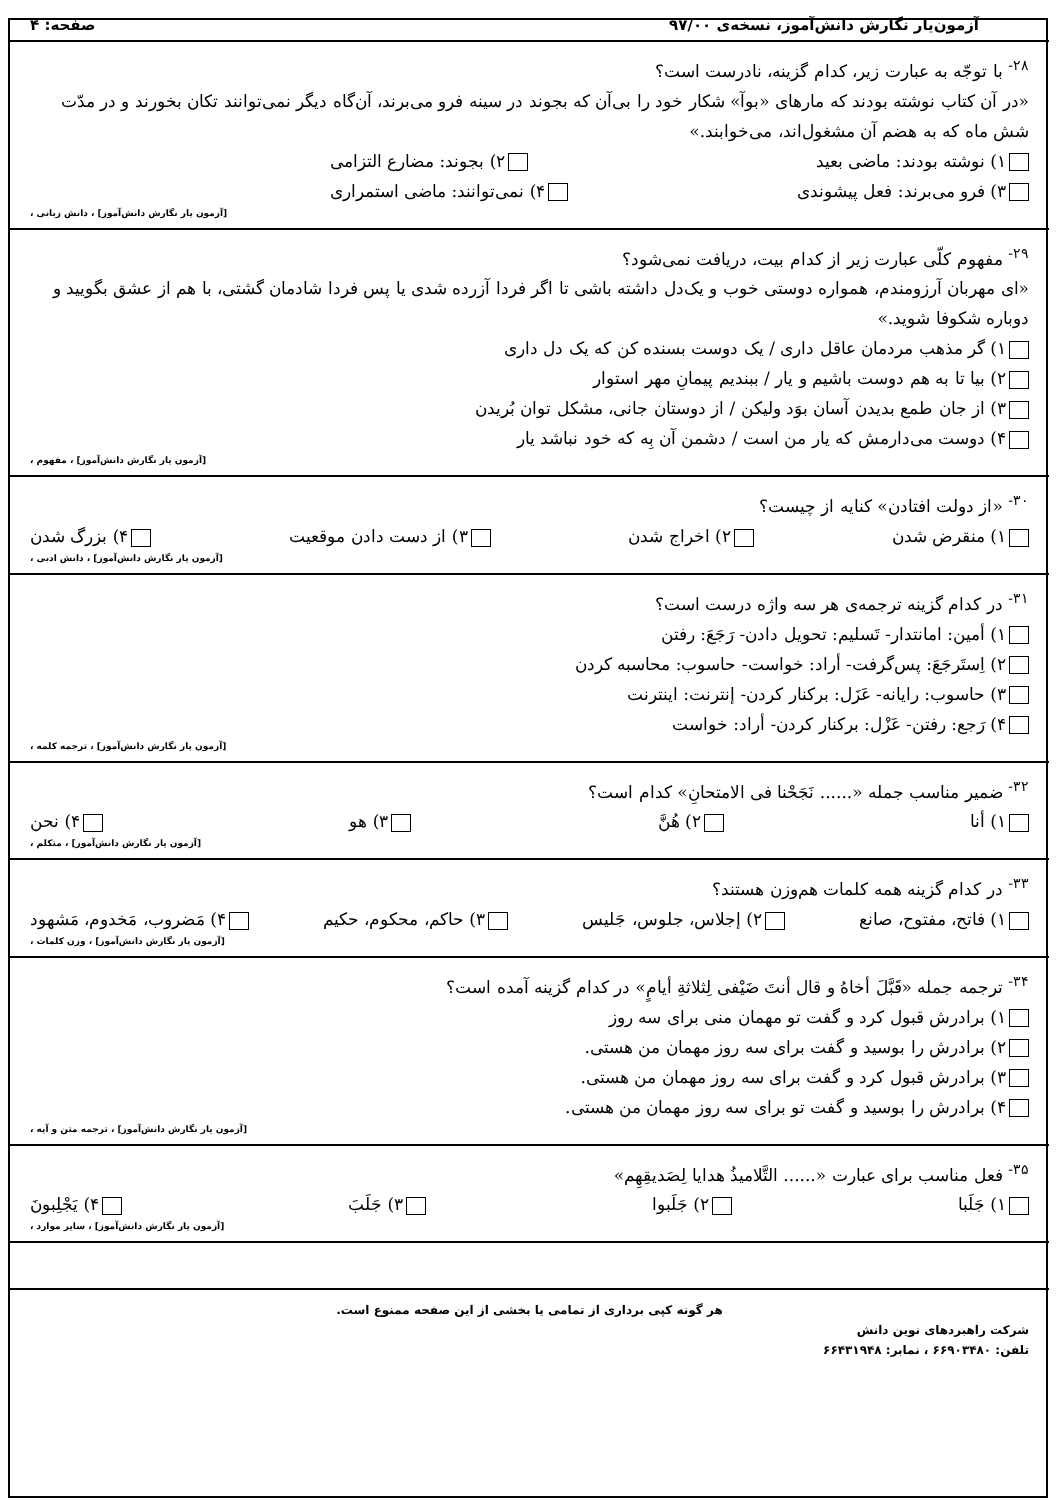آزمون‌یار نگارش دانش‌آموز، نسخه‌ی ۹۷/۰۰ صفحه: ۴
<sup>۲۸-</sup> با توجّه به عبارت زیر، کدام گزینه، نادرست است؟
«در آن کتاب نوشته بودند که مارهای «بوآ» شکار خود را بی‌آن که بجوند در سینه فرو می‌برند، آن‌گاه دیگر نمی‌توانند تکان بخورند و در مدّت شش ماه که به هضم آن مشغول‌اند، می‌خوابند.»
۱) نوشته بودند: ماضی بعید ۲) بجوند: مضارع التزامی
۳) فرو می‌برند: فعل پیشوندی ۴) نمی‌توانند: ماضی استمراری
[آزمون یار نگارش دانش‌آموز] ، دانش زبانی ،
<sup>۲۹-</sup> مفهوم کلّی عبارت زیر از کدام بیت، دریافت نمی‌شود؟
«ای مهربان آرزومندم، همواره دوستی خوب و یک‌دل داشته باشی تا اگر فردا آزرده شدی یا پس فردا شادمان گشتی، با هم از عشق بگویید و دوباره شکوفا شوید.»
۱) گر مذهب مردمان عاقل داری / یک دوست بسنده کن که یک دل داری
۲) بیا تا به هم دوست باشیم و یار / ببندیم پیمانِ مهر استوار
۳) از جان طمع بدیدن آسان بوَد ولیکن / از دوستان جانی، مشکل توان بُریدن
۴) دوست می‌دارمش که یار من است / دشمن آن بِه که خود نباشد یار
[آزمون یار نگارش دانش‌آموز] ، مفهوم ،
<sup>۳۰-</sup> «از دولت افتادن» کنایه از چیست؟
۱) منقرض شدن ۲) اخراج شدن ۳) از دست دادن موقعیت ۴) بزرگ شدن
[آزمون یار نگارش دانش‌آموز] ، دانش ادبی ،
<sup>۳۱-</sup> در کدام گزینه ترجمه‌ی هر سه واژه درست است؟
۱) أمین: امانتدار- تَسلیم: تحویل دادن- رَجَعَ: رفتن
۲) اِستَرجَعَ: پس‌گرفت- أراد: خواست- حاسوب: محاسبه کردن
۳) حاسوب: رایانه- عَزَل: برکنار کردن- إنترنت: اینترنت
۴) رَجع: رفتن- عَزْل: برکنار کردن- أراد: خواست
[آزمون یار نگارش دانش‌آموز] ، ترجمه کلمه ،
<sup>۳۲-</sup> ضمیر مناسب جمله «...... نَجَحْنا فی الامتحانِ» کدام است؟
۱) أنا ۲) هُنَّ ۳) هو ۴) نحن
[آزمون یار نگارش دانش‌آموز] ، متکلم ،
<sup>۳۳-</sup> در کدام گزینه همه کلمات هم‌وزن هستند؟
۱) فاتح، مفتوح، صانع ۲) إجلاس، جلوس، جَلیس ۳) حاکم، محکوم، حکیم ۴) مَضروب، مَخدوم، مَشهود
[آزمون یار نگارش دانش‌آموز] ، وزن کلمات ،
<sup>۳۴-</sup> ترجمه جمله «قَبَّلَ أخاهُ و قال أنتَ ضَیْفی لِثلاثةِ أیامٍ» در کدام گزینه آمده است؟
۱) برادرش قبول کرد و گفت تو مهمان منی برای سه روز
۲) برادرش را بوسید و گفت برای سه روز مهمان من هستی.
۳) برادرش قبول کرد و گفت برای سه روز مهمان من هستی.
۴) برادرش را بوسید و گفت تو برای سه روز مهمان من هستی.
[آزمون یار نگارش دانش‌آموز] ، ترجمه متن و آیه ،
<sup>۳۵-</sup> فعل مناسب برای عبارت «...... التَّلامیذُ هدایا لِصَدیقِهِم»
۱) جَلَبا ۲) جَلَبوا ۳) جَلَبَ ۴) یَجْلِبونَ
[آزمون یار نگارش دانش‌آموز] ، سایر موارد ،
هر گونه کپی برداری از تمامی یا بخشی از این صفحه ممنوع است.
شرکت راهبردهای نوین دانش
تلفن: ۶۶۹۰۳۴۸۰ ، نمابر: ۶۶۴۳۱۹۴۸